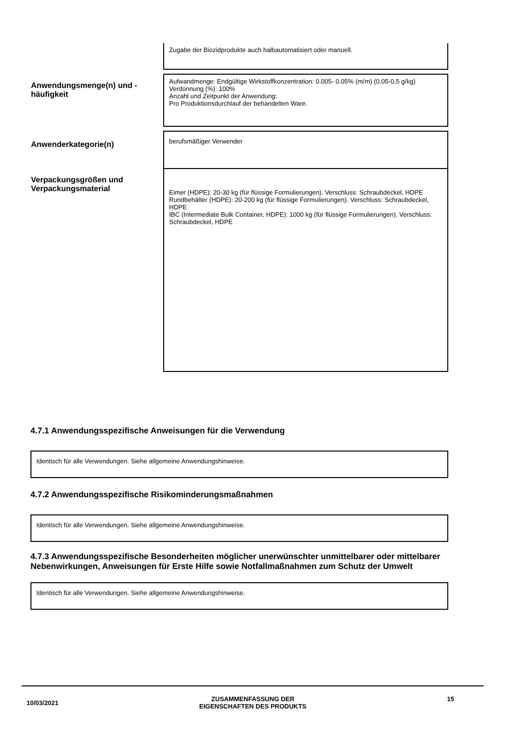| | Zugabe der Biozidprodukte auch halbautomatisiert oder manuell. |
| Anwendungsmenge(n) und -häufigkeit | Aufwandmenge: Endgültige Wirkstoffkonzentration: 0.005- 0.05% (m/m) (0.05-0.5 g/kg) Verdünnung (%): 100% Anzahl und Zeitpunkt der Anwendung: Pro Produktionsdurchlauf der behandelten Ware. |
| Anwenderkategorie(n) | berufsmäßiger Verwender |
| Verpackungsgrößen und Verpackungsmaterial | Eimer (HDPE): 20-30 kg (für flüssige Formulierungen). Verschluss: Schraubdeckel, HDPE Rundbehälter (HDPE): 20-200 kg (für flüssige Formulierungen). Verschluss: Schraubdeckel, HDPE IBC (Intermediate Bulk Container, HDPE): 1000 kg (für flüssige Formulierungen). Verschluss: Schraubdeckel, HDPE |
4.7.1 Anwendungsspezifische Anweisungen für die Verwendung
Identisch für alle Verwendungen. Siehe allgemeine Anwendungshinweise.
4.7.2 Anwendungsspezifische Risikominderungsmaßnahmen
Identisch für alle Verwendungen. Siehe allgemeine Anwendungshinweise.
4.7.3 Anwendungsspezifische Besonderheiten möglicher unerwünschter unmittelbarer oder mittelbarer Nebenwirkungen, Anweisungen für Erste Hilfe sowie Notfallmaßnahmen zum Schutz der Umwelt
Identisch für alle Verwendungen. Siehe allgemeine Anwendungshinweise.
10/03/2021 ZUSAMMENFASSUNG DER
EIGENSCHAFTEN DES PRODUKTS 15